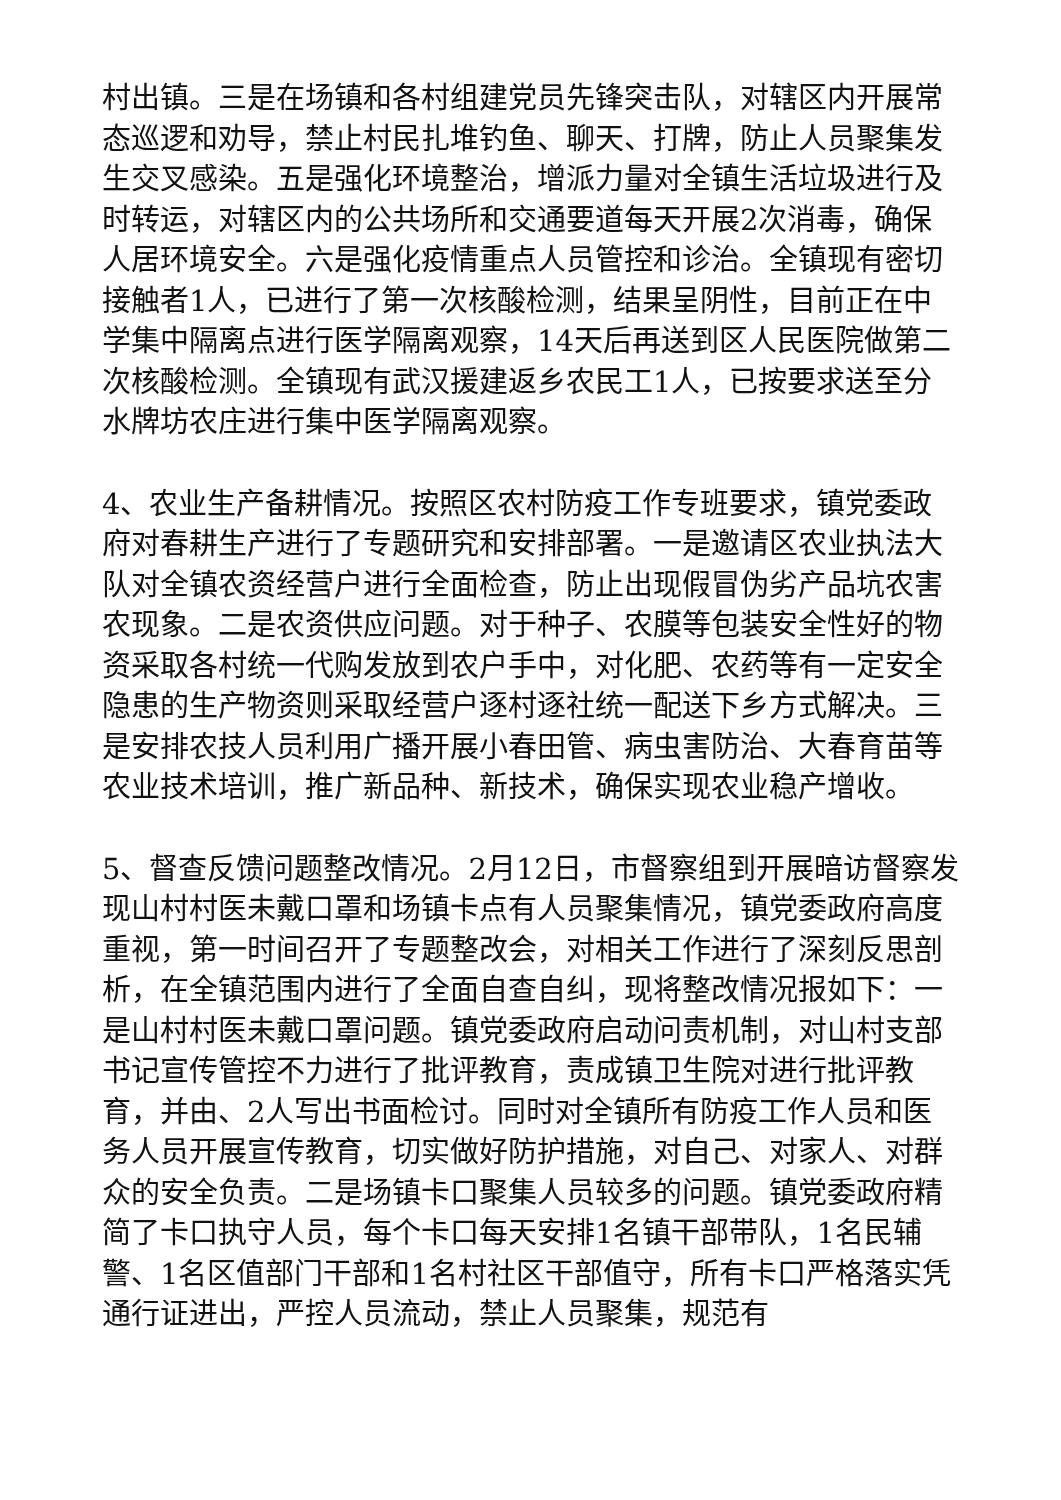村出镇。三是在场镇和各村组建党员先锋突击队，对辖区内开展常态巡逻和劝导，禁止村民扎堆钓鱼、聊天、打牌，防止人员聚集发生交叉感染。五是强化环境整治，增派力量对全镇生活垃圾进行及时转运，对辖区内的公共场所和交通要道每天开展2次消毒，确保人居环境安全。六是强化疫情重点人员管控和诊治。全镇现有密切接触者1人，已进行了第一次核酸检测，结果呈阴性，目前正在中学集中隔离点进行医学隔离观察，14天后再送到区人民医院做第二次核酸检测。全镇现有武汉援建返乡农民工1人，已按要求送至分水牌坊农庄进行集中医学隔离观察。
4、农业生产备耕情况。按照区农村防疫工作专班要求，镇党委政府对春耕生产进行了专题研究和安排部署。一是邀请区农业执法大队对全镇农资经营户进行全面检查，防止出现假冒伪劣产品坑农害农现象。二是农资供应问题。对于种子、农膜等包装安全性好的物资采取各村统一代购发放到农户手中，对化肥、农药等有一定安全隐患的生产物资则采取经营户逐村逐社统一配送下乡方式解决。三是安排农技人员利用广播开展小春田管、病虫害防治、大春育苗等农业技术培训，推广新品种、新技术，确保实现农业稳产增收。
5、督查反馈问题整改情况。2月12日，市督察组到开展暗访督察发现山村村医未戴口罩和场镇卡点有人员聚集情况，镇党委政府高度重视，第一时间召开了专题整改会，对相关工作进行了深刻反思剖析，在全镇范围内进行了全面自查自纠，现将整改情况报如下：一是山村村医未戴口罩问题。镇党委政府启动问责机制，对山村支部书记宣传管控不力进行了批评教育，责成镇卫生院对进行批评教育，并由、2人写出书面检讨。同时对全镇所有防疫工作人员和医务人员开展宣传教育，切实做好防护措施，对自己、对家人、对群众的安全负责。二是场镇卡口聚集人员较多的问题。镇党委政府精简了卡口执守人员，每个卡口每天安排1名镇干部带队，1名民辅警、1名区值部门干部和1名村社区干部值守，所有卡口严格落实凭通行证进出，严控人员流动，禁止人员聚集，规范有